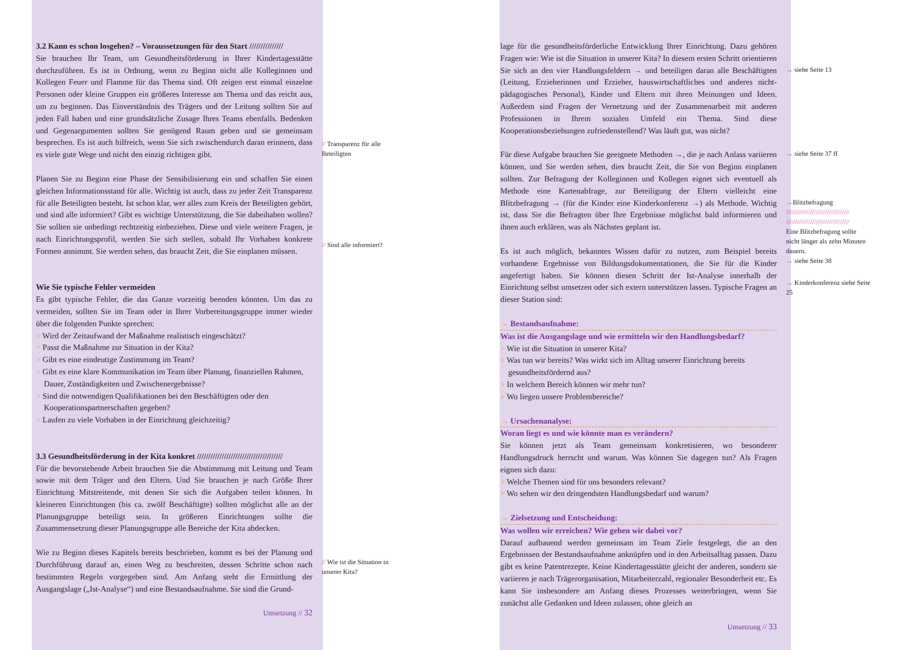3.2 Kann es schon losgehen? – Voraussetzungen für den Start ///////////////
Sie brauchen Ihr Team, um Gesundheitsförderung in Ihrer Kindertagesstätte durchzuführen. Es ist in Ordnung, wenn zu Beginn nicht alle Kolleginnen und Kollegen Feuer und Flamme für das Thema sind. Oft zeigen erst einmal einzelne Personen oder kleine Gruppen ein größeres Interesse am Thema und das reicht aus, um zu beginnen. Das Einverständnis des Trägers und der Leitung sollten Sie auf jeden Fall haben und eine grundsätzliche Zusage Ihres Teams ebenfalls. Bedenken und Gegenargumenten sollten Sie genügend Raum geben und sie gemeinsam besprechen. Es ist auch hilfreich, wenn Sie sich zwischendurch daran erinnern, dass es viele gute Wege und nicht den einzig richtigen gibt.
Planen Sie zu Beginn eine Phase der Sensibilisierung ein und schaffen Sie einen gleichen Informationsstand für alle. Wichtig ist auch, dass zu jeder Zeit Transparenz für alle Beteiligten besteht. Ist schon klar, wer alles zum Kreis der Beteiligten gehört, und sind alle informiert? Gibt es wichtige Unterstützung, die Sie dabeihaben wollen? Sie sollten sie unbedingt rechtzeitig einbeziehen. Diese und viele weitere Fragen, je nach Einrichtungsprofil, werden Sie sich stellen, sobald Ihr Vorhaben konkrete Formen annimmt. Sie werden sehen, das braucht Zeit, die Sie einplanen müssen.
Wie Sie typische Fehler vermeiden
Es gibt typische Fehler, die das Ganze vorzeitig beenden könnten. Um das zu vermeiden, sollten Sie im Team oder in Ihrer Vorbereitungsgruppe immer wieder über die folgenden Punkte sprechen:
> Wird der Zeitaufwand der Maßnahme realistisch eingeschätzt?
> Passt die Maßnahme zur Situation in der Kita?
> Gibt es eine eindeutige Zustimmung im Team?
> Gibt es eine klare Kommunikation im Team über Planung, finanziellen Rahmen, Dauer, Zuständigkeiten und Zwischenergebnisse?
> Sind die notwendigen Qualifikationen bei den Beschäftigten oder den Kooperationspartnerschaften gegeben?
> Laufen zu viele Vorhaben in der Einrichtung gleichzeitig?
3.3 Gesundheitsförderung in der Kita konkret //////////////////////////////////////
Für die bevorstehende Arbeit brauchen Sie die Abstimmung mit Leitung und Team sowie mit dem Träger und den Eltern. Und Sie brauchen je nach Größe Ihrer Einrichtung Mitstreitende, mit denen Sie sich die Aufgaben teilen können. In kleineren Einrichtungen (bis ca. zwölf Beschäftigte) sollten möglichst alle an der Planungsgruppe beteiligt sein. In größeren Einrichtungen sollte die Zusammensetzung dieser Planungsgruppe alle Bereiche der Kita abdecken.
Wie zu Beginn dieses Kapitels bereits beschrieben, kommt es bei der Planung und Durchführung darauf an, einen Weg zu beschreiten, dessen Schritte schon nach bestimmten Regeln vorgegeben sind. Am Anfang steht die Ermittlung der Ausgangslage („Ist-Analyse“) und eine Bestandsaufnahme. Sie sind die Grund-
Umsetzung // 32
// Transparenz für alle Beteiligten
// Sind alle informiert?
// Wie ist die Situation in unserer Kita?
lage für die gesundheitsförderliche Entwicklung Ihrer Einrichtung. Dazu gehören Fragen wie: Wie ist die Situation in unserer Kita? In diesem ersten Schritt orientieren Sie sich an den vier Handlungsfeldern → und beteiligen daran alle Beschäftigten (Leitung, Erzieherinnen und Erzieher, hauswirtschaftliches und anderes nicht-pädagogisches Personal), Kinder und Eltern mit ihren Meinungen und Ideen. Außerdem sind Fragen der Vernetzung und der Zusammenarbeit mit anderen Professionen in Ihrem sozialen Umfeld ein Thema. Sind diese Kooperationsbeziehungen zufriedenstellend? Was läuft gut, was nicht?
Für diese Aufgabe brauchen Sie geeignete Methoden →, die je nach Anlass variieren können, und Sie werden sehen, dies braucht Zeit, die Sie von Beginn einplanen sollten. Zur Befragung der Kolleginnen und Kollegen eignet sich eventuell als Methode eine Kartenabfrage, zur Beteiligung der Eltern vielleicht eine Blitzbefragung → (für die Kinder eine Kinderkonferenz →) als Methode. Wichtig ist, dass Sie die Befragten über Ihre Ergebnisse möglichst bald informieren und ihnen auch erklären, was als Nächstes geplant ist.
Es ist auch möglich, bekanntes Wissen dafür zu nutzen, zum Beispiel bereits vorhandene Ergebnisse von Bildungsdokumentationen, die Sie für die Kinder angefertigt haben. Sie können diesen Schritt der Ist-Analyse innerhalb der Einrichtung selbst umsetzen oder sich extern unterstützen lassen. Typische Fragen an dieser Station sind:
→ Bestandsaufnahme:
Was ist die Ausgangslage und wie ermitteln wir den Handlungsbedarf?
> Wie ist die Situation in unserer Kita?
> Was tun wir bereits? Was wirkt sich im Alltag unserer Einrichtung bereits gesundheitsfördernd aus?
> In welchem Bereich können wir mehr tun?
> Wo liegen unsere Problembereiche?
→ Ursachenanalyse:
Woran liegt es und wie könnte man es verändern?
Sie können jetzt als Team gemeinsam konkretisieren, wo besonderer Handlungsdruck herrscht und warum. Was können Sie dagegen tun? Als Fragen eignen sich dazu:
> Welche Themen sind für uns besonders relevant?
> Wo sehen wir den dringendsten Handlungsbedarf und warum?
→ Zielsetzung und Entscheidung:
Was wollen wir erreichen? Wie gehen wir dabei vor?
Darauf aufbauend werden gemeinsam im Team Ziele festgelegt, die an den Ergebnissen der Bestandsaufnahme anknüpfen und in den Arbeitsalltag passen. Dazu gibt es keine Patentrezepte. Keine Kindertagesstätte gleicht der anderen, sondern sie variieren je nach Trägerorganisation, Mitarbeiterzahl, regionaler Besonderheit etc. Es kann Sie insbesondere am Anfang dieses Prozesses weiterbringen, wenn Sie zunächst alle Gedanken und Ideen zulassen, ohne gleich an
Umsetzung // 33
→ siehe Seite 13
→ siehe Seite 37 ff
→Blitzbefragung
//////////////////////////////////
//////////////////////////////////
Eine Blitzbefragung sollte nicht länger als zehn Minuten dauern.
→ siehe Seite 38
→ Kinderkonferenz siehe Seite 25